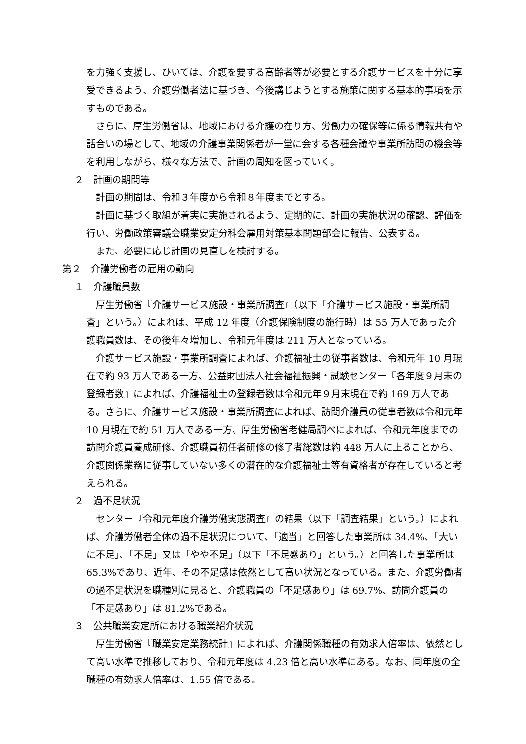を力強く支援し、ひいては、介護を要する高齢者等が必要とする介護サービスを十分に享受できるよう、介護労働者法に基づき、今後講じようとする施策に関する基本的事項を示すものである。
さらに、厚生労働省は、地域における介護の在り方、労働力の確保等に係る情報共有や話合いの場として、地域の介護事業関係者が一堂に会する各種会議や事業所訪問の機会等を利用しながら、様々な方法で、計画の周知を図っていく。
２　計画の期間等
計画の期間は、令和３年度から令和８年度までとする。
計画に基づく取組が着実に実施されるよう、定期的に、計画の実施状況の確認、評価を行い、労働政策審議会職業安定分科会雇用対策基本問題部会に報告、公表する。
また、必要に応じ計画の見直しを検討する。
第２　介護労働者の雇用の動向
１　介護職員数
厚生労働省『介護サービス施設・事業所調査』（以下「介護サービス施設・事業所調査」という。）によれば、平成 12 年度（介護保険制度の施行時）は 55 万人であった介護職員数は、その後年々増加し、令和元年度は 211 万人となっている。
介護サービス施設・事業所調査によれば、介護福祉士の従事者数は、令和元年 10 月現在で約 93 万人である一方、公益財団法人社会福祉振興・試験センター『各年度９月末の登録者数』によれば、介護福祉士の登録者数は令和元年９月末現在で約 169 万人である。さらに、介護サービス施設・事業所調査によれば、訪問介護員の従事者数は令和元年 10 月現在で約 51 万人である一方、厚生労働省老健局調べによれば、令和元年度までの訪問介護員養成研修、介護職員初任者研修の修了者総数は約 448 万人に上ることから、介護関係業務に従事していない多くの潜在的な介護福祉士等有資格者が存在していると考えられる。
２　過不足状況
センター『令和元年度介護労働実態調査』の結果（以下「調査結果」という。）によれば、介護労働者全体の過不足状況について、「適当」と回答した事業所は 34.4%、「大いに不足」、「不足」又は「やや不足」（以下「不足感あり」という。）と回答した事業所は 65.3%であり、近年、その不足感は依然として高い状況となっている。また、介護労働者の過不足状況を職種別に見ると、介護職員の「不足感あり」は 69.7%、訪問介護員の「不足感あり」は 81.2%である。
３　公共職業安定所における職業紹介状況
厚生労働省『職業安定業務統計』によれば、介護関係職種の有効求人倍率は、依然として高い水準で推移しており、令和元年度は 4.23 倍と高い水準にある。なお、同年度の全職種の有効求人倍率は、1.55 倍である。